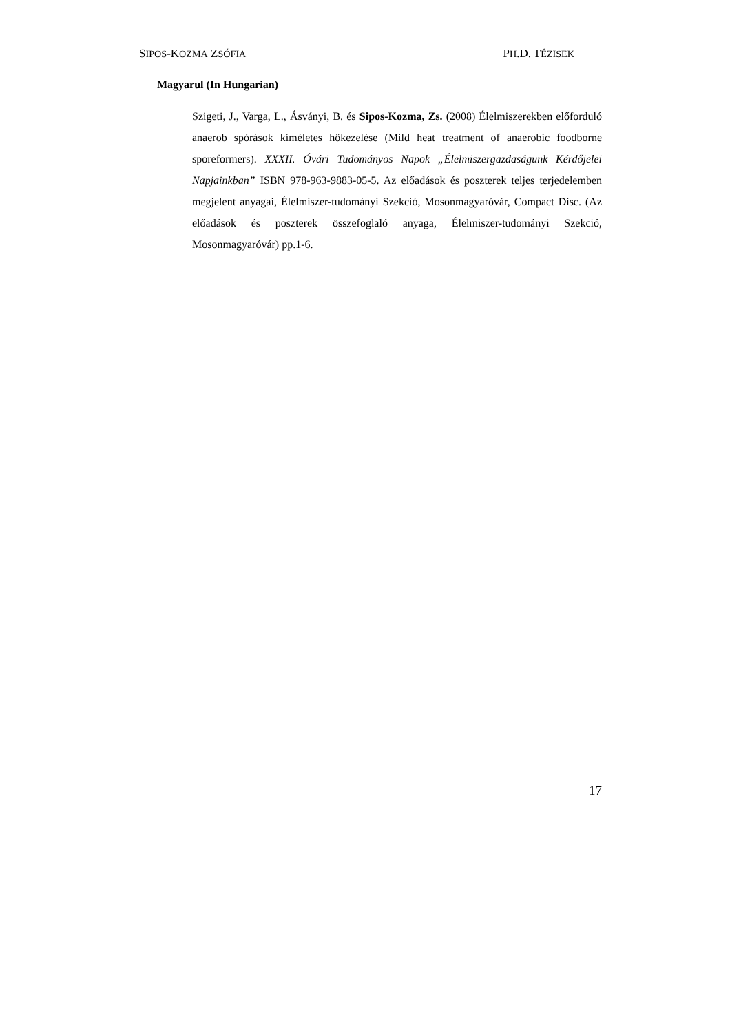SIPOS-KOZMA ZSÓFIA PH.D. TÉZISEK
Magyarul (In Hungarian)
Szigeti, J., Varga, L., Ásványi, B. és Sipos-Kozma, Zs. (2008) Élelmiszerekben előforduló anaerob spórások kíméletes hőkezelése (Mild heat treatment of anaerobic foodborne sporeformers). XXXII. Óvári Tudományos Napok „Élelmiszergazdaságunk Kérdőjelei Napjainkban” ISBN 978-963-9883-05-5. Az előadások és poszterek teljes terjedelemben megjelent anyagai, Élelmiszer-tudományi Szekció, Mosonmagyaróvár, Compact Disc. (Az előadások és poszterek összefoglaló anyaga, Élelmiszer-tudományi Szekció, Mosonmagyaróvár) pp.1-6.
17